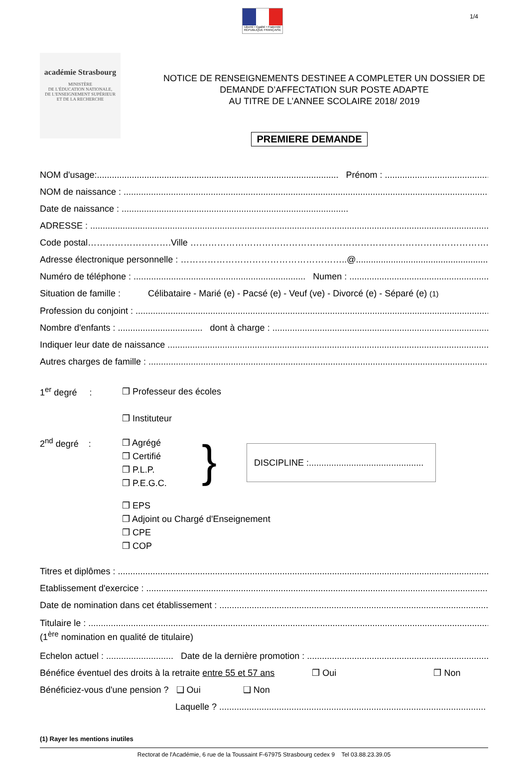Liberté • Égalité • Fraternité
RÉPUBLIQUE FRANÇAISE
1/4
académie Strasbourg
MINISTÈRE
DE L'ÉDUCATION NATIONALE,
DE L'ENSEIGNEMENT SUPÉRIEUR
ET DE LA RECHERCHE
NOTICE DE RENSEIGNEMENTS DESTINEE A COMPLETER UN DOSSIER DE
DEMANDE D’AFFECTATION SUR POSTE ADAPTE
AU TITRE DE L’ANNEE SCOLAIRE 2018/ 2019
PREMIERE DEMANDE
NOM d'usage:................................................................................................. Prénom : ............................................................
NOM de naissance : ...........................................................................................................................................................................
Date de naissance : ...........................................................................................
ADRESSE : ...................................................................................................................................................................................
Code postal……………………….Ville ……………………………………………………………………………………….
Adresse électronique personnelle : ………………………………………………..@...........................................................
Numéro de téléphone : ..................................................................... Numen : ..............................................................
Situation de famille : Célibataire - Marié (e) - Pacsé (e) - Veuf (ve) - Divorcé (e) - Séparé (e) (1)
Profession du conjoint : ...........................................................................................................................................................
Nombre d'enfants : .................................. dont à charge : ..............................................................................................
Indiquer leur date de naissance ..............................................................................................................................................
Autres charges de famille : .....................................................................................................................................................
1<sup>er</sup> degré :
❒ Professeur des écoles
❒ Instituteur
2<sup>nd</sup> degré :
❒ Agrégé
❒ Certifié
❒ P.L.P.
❒ P.E.G.C.
}
DISCIPLINE :..............................................
❒ EPS
❒ Adjoint ou Chargé d'Enseignement
❒ CPE
❒ COP
Titres et diplômes : ..........................................................................................................................................................
Etablissement d'exercice : ...................................................................................................................................................
Date de nomination dans cet établissement : ........................................................................................................................
Titulaire le : ......................................................................................................................................................................
(1<sup>ère</sup> nomination en qualité de titulaire)
Echelon actuel : ........................... Date de la dernière promotion : ..................................................................................
Bénéfice éventuel des droits à la retraite entre 55 et 57 ans ❒ Oui ❒ Non
Bénéficiez-vous d'une pension ? ❑ Oui ❑ Non
Laquelle ? ...........................................................................................................
(1) Rayer les mentions inutiles
Rectorat de l'Académie, 6 rue de la Toussaint F-67975 Strasbourg cedex 9 Tel 03.88.23.39.05